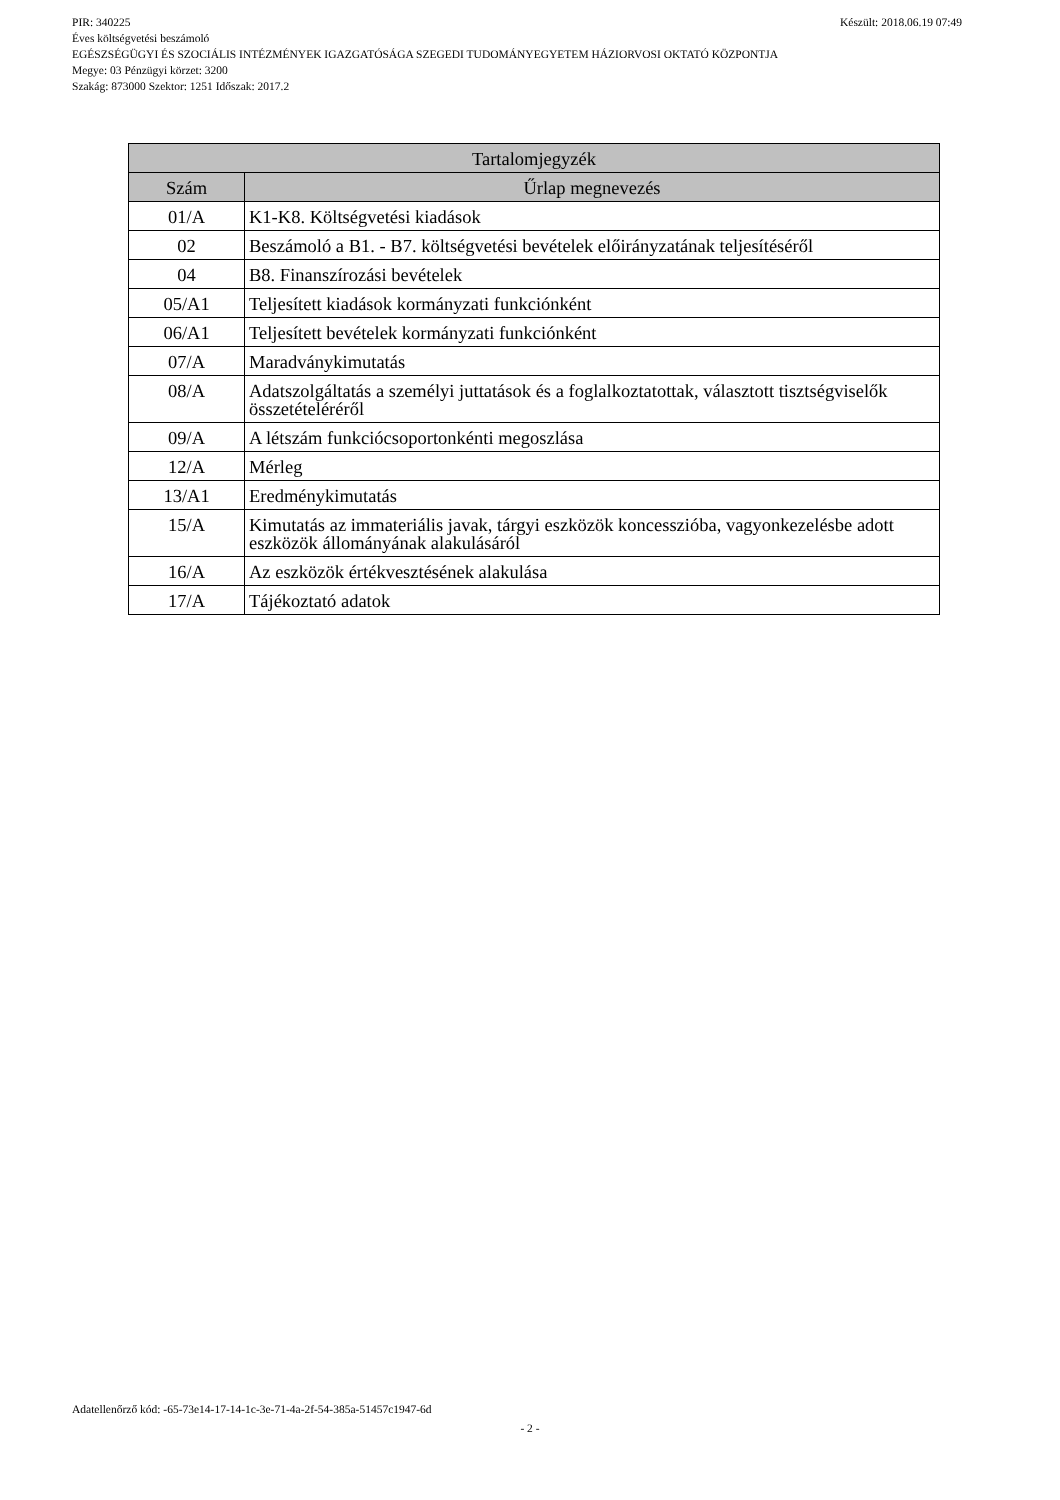PIR: 340225 Készült: 2018.06.19 07:49
Éves költségvetési beszámoló
EGÉSZSÉGÜGYI ÉS SZOCIÁLIS INTÉZMÉNYEK IGAZGATÓSÁGA SZEGEDI TUDOMÁNYEGYETEM HÁZIORVOSI OKTATÓ KÖZPONTJA
Megye: 03 Pénzügyi körzet: 3200
Szakág: 873000 Szektor: 1251 Időszak: 2017.2
| Tartalomjegyzék | |
| --- | --- |
| Szám | Űrlap megnevezés |
| 01/A | K1-K8. Költségvetési kiadások |
| 02 | Beszámoló a B1. - B7. költségvetési bevételek előirányzatának teljesítéséről |
| 04 | B8. Finanszírozási bevételek |
| 05/A1 | Teljesített kiadások kormányzati funkciónként |
| 06/A1 | Teljesített bevételek kormányzati funkciónként |
| 07/A | Maradványkimutatás |
| 08/A | Adatszolgáltatás a személyi juttatások és a foglalkoztatottak, választott tisztségviselők összetételéréről |
| 09/A | A létszám funkciócsoportonkénti megoszlása |
| 12/A | Mérleg |
| 13/A1 | Eredménykimutatás |
| 15/A | Kimutatás az immateriális javak, tárgyi eszközök koncesszióba, vagyonkezelésbe adott eszközök állományának alakulásáról |
| 16/A | Az eszközök értékvesztésének alakulása |
| 17/A | Tájékoztató adatok |
Adatellenőrző kód: -65-73e14-17-14-1c-3e-71-4a-2f-54-385a-51457c1947-6d
- 2 -